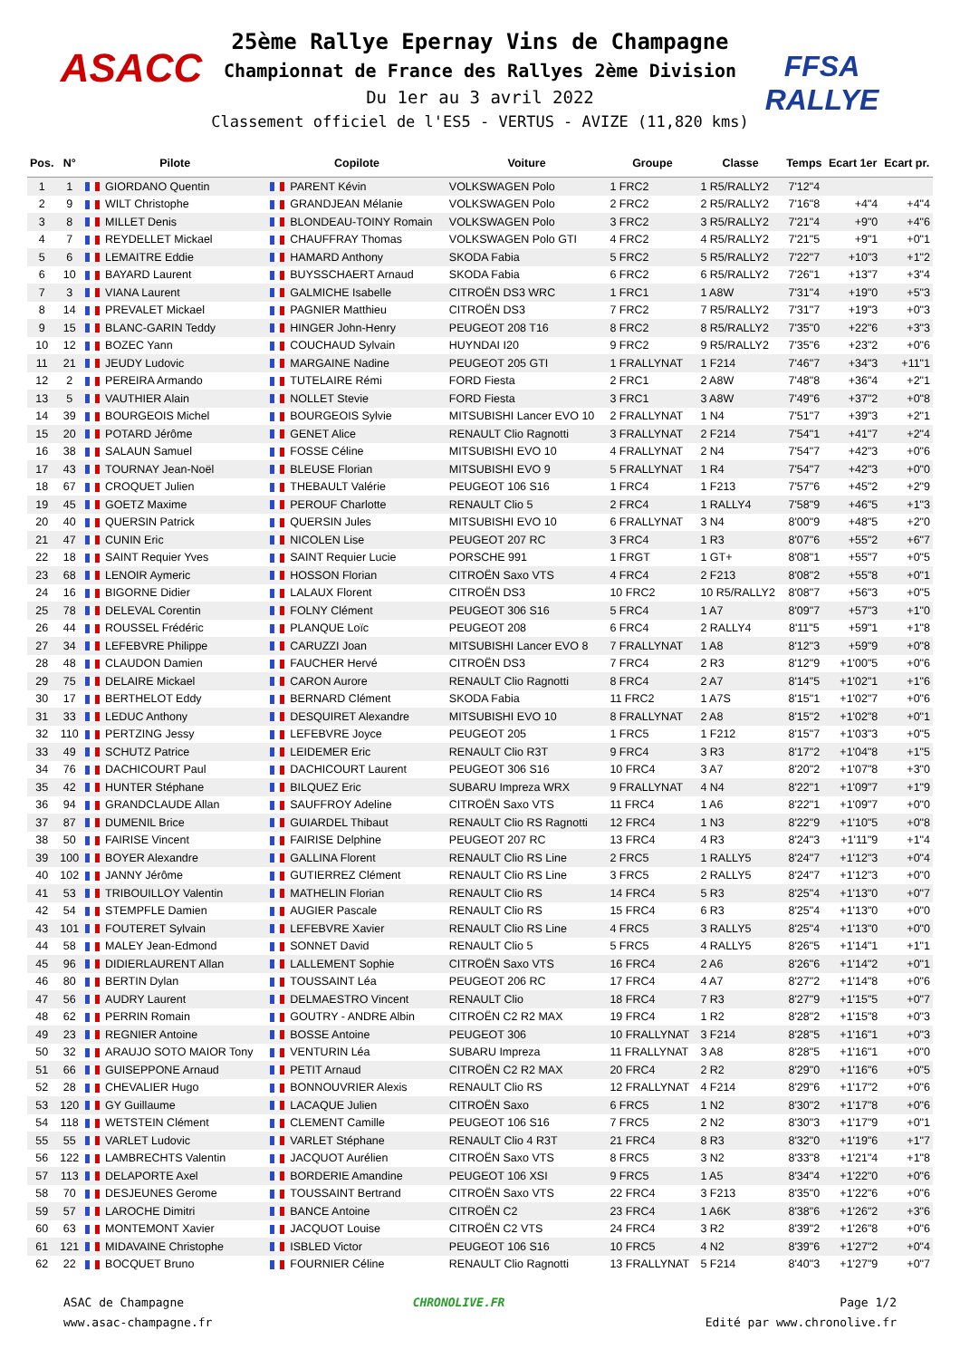ASACC FFSA RALLYE
25ème Rallye Epernay Vins de Champagne
Championnat de France des Rallyes 2ème Division
Du 1er au 3 avril 2022
Classement officiel de l'ES5 - VERTUS - AVIZE (11,820 kms)
| Pos. | N° | Pilote | Copilote | Voiture | Groupe | Classe | Temps | Ecart 1er | Ecart pr. |
| --- | --- | --- | --- | --- | --- | --- | --- | --- | --- |
| 1 | 1 | GIORDANO Quentin | PARENT Kévin | VOLKSWAGEN Polo | 1 FRC2 | 1 R5/RALLY2 | 7'12"4 | | |
| 2 | 9 | WILT Christophe | GRANDJEAN Mélanie | VOLKSWAGEN Polo | 2 FRC2 | 2 R5/RALLY2 | 7'16"8 | +4"4 | +4"4 |
| 3 | 8 | MILLET Denis | BLONDEAU-TOINY Romain | VOLKSWAGEN Polo | 3 FRC2 | 3 R5/RALLY2 | 7'21"4 | +9"0 | +4"6 |
| 4 | 7 | REYDELLET Mickael | CHAUFFRAY Thomas | VOLKSWAGEN Polo GTI | 4 FRC2 | 4 R5/RALLY2 | 7'21"5 | +9"1 | +0"1 |
| 5 | 6 | LEMAITRE Eddie | HAMARD Anthony | SKODA Fabia | 5 FRC2 | 5 R5/RALLY2 | 7'22"7 | +10"3 | +1"2 |
| 6 | 10 | BAYARD Laurent | BUYSSCHAERT Arnaud | SKODA Fabia | 6 FRC2 | 6 R5/RALLY2 | 7'26"1 | +13"7 | +3"4 |
| 7 | 3 | VIANA Laurent | GALMICHE Isabelle | CITROËN DS3 WRC | 1 FRC1 | 1 A8W | 7'31"4 | +19"0 | +5"3 |
| 8 | 14 | PREVALET Mickael | PAGNIER Matthieu | CITROËN DS3 | 7 FRC2 | 7 R5/RALLY2 | 7'31"7 | +19"3 | +0"3 |
| 9 | 15 | BLANC-GARIN Teddy | HINGER John-Henry | PEUGEOT 208 T16 | 8 FRC2 | 8 R5/RALLY2 | 7'35"0 | +22"6 | +3"3 |
| 10 | 12 | BOZEC Yann | COUCHAUD Sylvain | HUYNDAI I20 | 9 FRC2 | 9 R5/RALLY2 | 7'35"6 | +23"2 | +0"6 |
| 11 | 21 | JEUDY Ludovic | MARGAINE Nadine | PEUGEOT 205 GTI | 1 FRALLYNAT | 1 F214 | 7'46"7 | +34"3 | +11"1 |
| 12 | 2 | PEREIRA Armando | TUTELAIRE Rémi | FORD Fiesta | 2 FRC1 | 2 A8W | 7'48"8 | +36"4 | +2"1 |
| 13 | 5 | VAUTHIER Alain | NOLLET Stevie | FORD Fiesta | 3 FRC1 | 3 A8W | 7'49"6 | +37"2 | +0"8 |
| 14 | 39 | BOURGEOIS Michel | BOURGEOIS Sylvie | MITSUBISHI Lancer EVO 10 | 2 FRALLYNAT | 1 N4 | 7'51"7 | +39"3 | +2"1 |
| 15 | 20 | POTARD Jérôme | GENET Alice | RENAULT Clio Ragnotti | 3 FRALLYNAT | 2 F214 | 7'54"1 | +41"7 | +2"4 |
| 16 | 38 | SALAUN Samuel | FOSSE Céline | MITSUBISHI EVO 10 | 4 FRALLYNAT | 2 N4 | 7'54"7 | +42"3 | +0"6 |
| 17 | 43 | TOURNAY Jean-Noël | BLEUSE Florian | MITSUBISHI EVO 9 | 5 FRALLYNAT | 1 R4 | 7'54"7 | +42"3 | +0"0 |
| 18 | 67 | CROQUET Julien | THEBAULT Valérie | PEUGEOT 106 S16 | 1 FRC4 | 1 F213 | 7'57"6 | +45"2 | +2"9 |
| 19 | 45 | GOETZ Maxime | PEROUF Charlotte | RENAULT Clio 5 | 2 FRC4 | 1 RALLY4 | 7'58"9 | +46"5 | +1"3 |
| 20 | 40 | QUERSIN Patrick | QUERSIN Jules | MITSUBISHI EVO 10 | 6 FRALLYNAT | 3 N4 | 8'00"9 | +48"5 | +2"0 |
| 21 | 47 | CUNIN Eric | NICOLEN Lise | PEUGEOT 207 RC | 3 FRC4 | 1 R3 | 8'07"6 | +55"2 | +6"7 |
| 22 | 18 | SAINT Requier Yves | SAINT Requier Lucie | PORSCHE 991 | 1 FRGT | 1 GT+ | 8'08"1 | +55"7 | +0"5 |
| 23 | 68 | LENOIR Aymeric | HOSSON Florian | CITROËN Saxo VTS | 4 FRC4 | 2 F213 | 8'08"2 | +55"8 | +0"1 |
| 24 | 16 | BIGORNE Didier | LALAUX Florent | CITROËN DS3 | 10 FRC2 | 10 R5/RALLY2 | 8'08"7 | +56"3 | +0"5 |
| 25 | 78 | DELEVAL Corentin | FOLNY Clément | PEUGEOT 306 S16 | 5 FRC4 | 1 A7 | 8'09"7 | +57"3 | +1"0 |
| 26 | 44 | ROUSSEL Frédéric | PLANQUE Loïc | PEUGEOT 208 | 6 FRC4 | 2 RALLY4 | 8'11"5 | +59"1 | +1"8 |
| 27 | 34 | LEFEBVRE Philippe | CARUZZI Joan | MITSUBISHI Lancer EVO 8 | 7 FRALLYNAT | 1 A8 | 8'12"3 | +59"9 | +0"8 |
| 28 | 48 | CLAUDON Damien | FAUCHER Hervé | CITROËN DS3 | 7 FRC4 | 2 R3 | 8'12"9 | +1'00"5 | +0"6 |
| 29 | 75 | DELAIRE Mickael | CARON Aurore | RENAULT Clio Ragnotti | 8 FRC4 | 2 A7 | 8'14"5 | +1'02"1 | +1"6 |
| 30 | 17 | BERTHELOT Eddy | BERNARD Clément | SKODA Fabia | 11 FRC2 | 1 A7S | 8'15"1 | +1'02"7 | +0"6 |
| 31 | 33 | LEDUC Anthony | DESQUIRET Alexandre | MITSUBISHI EVO 10 | 8 FRALLYNAT | 2 A8 | 8'15"2 | +1'02"8 | +0"1 |
| 32 | 110 | PERTZING Jessy | LEFEBVRE Joyce | PEUGEOT 205 | 1 FRC5 | 1 F212 | 8'15"7 | +1'03"3 | +0"5 |
| 33 | 49 | SCHUTZ Patrice | LEIDEMER Eric | RENAULT Clio R3T | 9 FRC4 | 3 R3 | 8'17"2 | +1'04"8 | +1"5 |
| 34 | 76 | DACHICOURT Paul | DACHICOURT Laurent | PEUGEOT 306 S16 | 10 FRC4 | 3 A7 | 8'20"2 | +1'07"8 | +3"0 |
| 35 | 42 | HUNTER Stéphane | BILQUEZ Eric | SUBARU Impreza WRX | 9 FRALLYNAT | 4 N4 | 8'22"1 | +1'09"7 | +1"9 |
| 36 | 94 | GRANDCLAUDE Allan | SAUFFROY Adeline | CITROËN Saxo VTS | 11 FRC4 | 1 A6 | 8'22"1 | +1'09"7 | +0"0 |
| 37 | 87 | DUMENIL Brice | GUIARDEL Thibaut | RENAULT Clio RS Ragnotti | 12 FRC4 | 1 N3 | 8'22"9 | +1'10"5 | +0"8 |
| 38 | 50 | FAIRISE Vincent | FAIRISE Delphine | PEUGEOT 207 RC | 13 FRC4 | 4 R3 | 8'24"3 | +1'11"9 | +1"4 |
| 39 | 100 | BOYER Alexandre | GALLINA Florent | RENAULT Clio RS Line | 2 FRC5 | 1 RALLY5 | 8'24"7 | +1'12"3 | +0"4 |
| 40 | 102 | JANNY Jérôme | GUTIERREZ Clément | RENAULT Clio RS Line | 3 FRC5 | 2 RALLY5 | 8'24"7 | +1'12"3 | +0"0 |
| 41 | 53 | TRIBOUILLOY Valentin | MATHELIN Florian | RENAULT Clio RS | 14 FRC4 | 5 R3 | 8'25"4 | +1'13"0 | +0"7 |
| 42 | 54 | STEMPFLE Damien | AUGIER Pascale | RENAULT Clio RS | 15 FRC4 | 6 R3 | 8'25"4 | +1'13"0 | +0"0 |
| 43 | 101 | FOUTERET Sylvain | LEFEBVRE Xavier | RENAULT Clio RS Line | 4 FRC5 | 3 RALLY5 | 8'25"4 | +1'13"0 | +0"0 |
| 44 | 58 | MALEY Jean-Edmond | SONNET David | RENAULT Clio 5 | 5 FRC5 | 4 RALLY5 | 8'26"5 | +1'14"1 | +1"1 |
| 45 | 96 | DIDIERLAURENT Allan | LALLEMENT Sophie | CITROËN Saxo VTS | 16 FRC4 | 2 A6 | 8'26"6 | +1'14"2 | +0"1 |
| 46 | 80 | BERTIN Dylan | TOUSSAINT Léa | PEUGEOT 206 RC | 17 FRC4 | 4 A7 | 8'27"2 | +1'14"8 | +0"6 |
| 47 | 56 | AUDRY Laurent | DELMAESTRO Vincent | RENAULT Clio | 18 FRC4 | 7 R3 | 8'27"9 | +1'15"5 | +0"7 |
| 48 | 62 | PERRIN Romain | GOUTRY - ANDRE Albin | CITROËN C2 R2 MAX | 19 FRC4 | 1 R2 | 8'28"2 | +1'15"8 | +0"3 |
| 49 | 23 | REGNIER Antoine | BOSSE Antoine | PEUGEOT 306 | 10 FRALLYNAT | 3 F214 | 8'28"5 | +1'16"1 | +0"3 |
| 50 | 32 | ARAUJO SOTO MAIOR Tony | VENTURIN Léa | SUBARU Impreza | 11 FRALLYNAT | 3 A8 | 8'28"5 | +1'16"1 | +0"0 |
| 51 | 66 | GUISEPPONE Arnaud | PETIT Arnaud | CITROËN C2 R2 MAX | 20 FRC4 | 2 R2 | 8'29"0 | +1'16"6 | +0"5 |
| 52 | 28 | CHEVALIER Hugo | BONNOUVRIER Alexis | RENAULT Clio RS | 12 FRALLYNAT | 4 F214 | 8'29"6 | +1'17"2 | +0"6 |
| 53 | 120 | GY Guillaume | LACAQUE Julien | CITROËN Saxo | 6 FRC5 | 1 N2 | 8'30"2 | +1'17"8 | +0"6 |
| 54 | 118 | WETSTEIN Clément | CLEMENT Camille | PEUGEOT 106 S16 | 7 FRC5 | 2 N2 | 8'30"3 | +1'17"9 | +0"1 |
| 55 | 55 | VARLET Ludovic | VARLET Stéphane | RENAULT Clio 4 R3T | 21 FRC4 | 8 R3 | 8'32"0 | +1'19"6 | +1"7 |
| 56 | 122 | LAMBRECHTS Valentin | JACQUOT Aurélien | CITROËN Saxo VTS | 8 FRC5 | 3 N2 | 8'33"8 | +1'21"4 | +1"8 |
| 57 | 113 | DELAPORTE Axel | BORDERIE Amandine | PEUGEOT 106 XSI | 9 FRC5 | 1 A5 | 8'34"4 | +1'22"0 | +0"6 |
| 58 | 70 | DESJEUNES Gerome | TOUSSAINT Bertrand | CITROËN Saxo VTS | 22 FRC4 | 3 F213 | 8'35"0 | +1'22"6 | +0"6 |
| 59 | 57 | LAROCHE Dimitri | BANCE Antoine | CITROËN C2 | 23 FRC4 | 1 A6K | 8'38"6 | +1'26"2 | +3"6 |
| 60 | 63 | MONTEMONT Xavier | JACQUOT Louise | CITROËN C2 VTS | 24 FRC4 | 3 R2 | 8'39"2 | +1'26"8 | +0"6 |
| 61 | 121 | MIDAVAINE Christophe | ISBLED Victor | PEUGEOT 106 S16 | 10 FRC5 | 4 N2 | 8'39"6 | +1'27"2 | +0"4 |
| 62 | 22 | BOCQUET Bruno | FOURNIER Céline | RENAULT Clio Ragnotti | 13 FRALLYNAT | 5 F214 | 8'40"3 | +1'27"9 | +0"7 |
ASAC de Champagne
www.asac-champagne.fr
CHRONOLIVE.FR Page 1/2
Edité par www.chronolive.fr